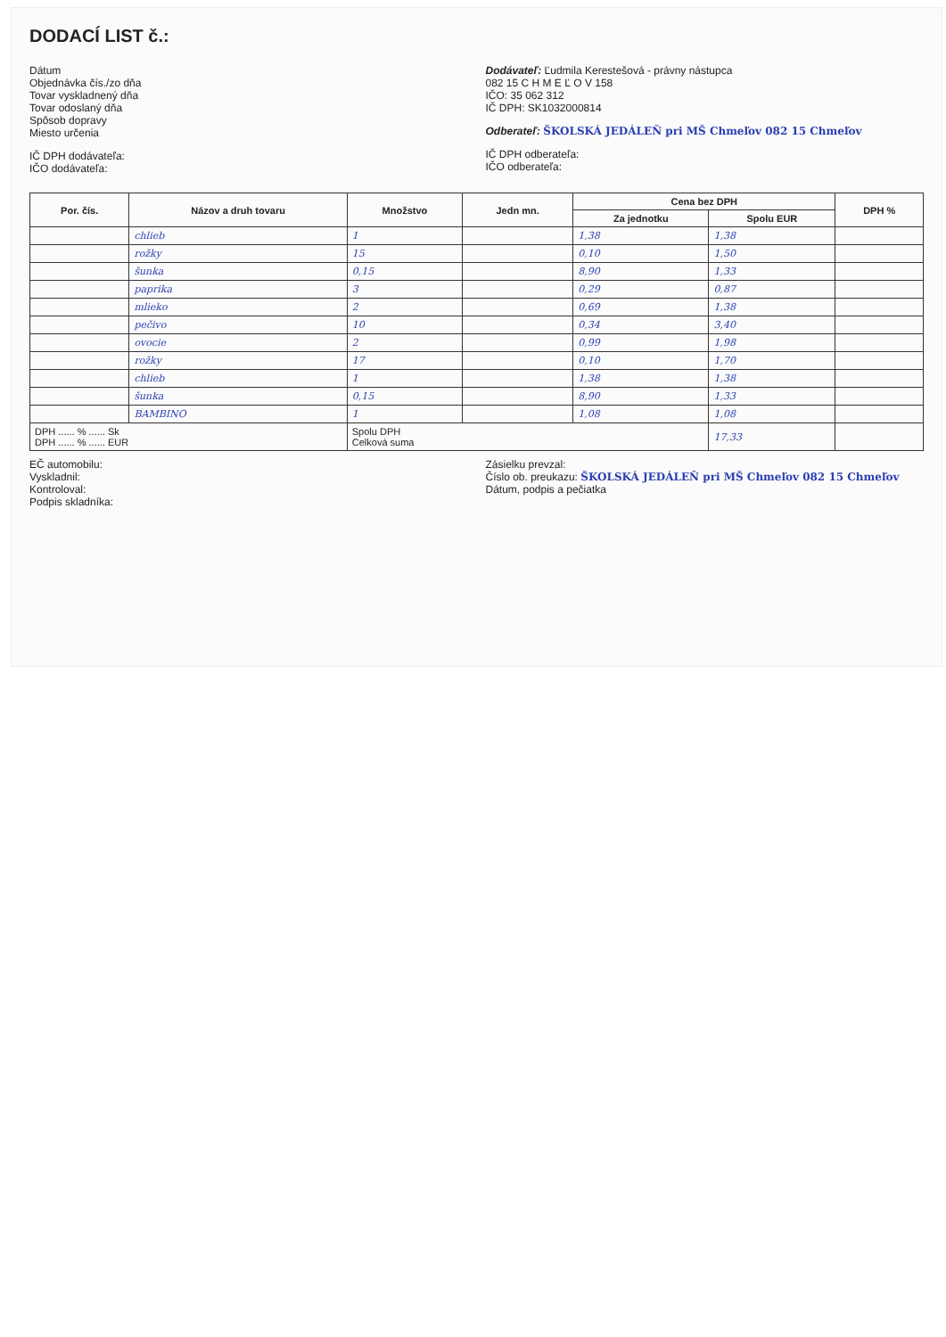DODACÍ LIST č.:
Dátum
Objednávka čís./zo dňa
Tovar vyskladnený dňa
Tovar odoslaný dňa
Spôsob dopravy
Miesto určenia
IČ DPH dodávateľa:
IČO dodávateľa:
Dodávateľ: Ľudmila Kerestešová - právny nástupca
082 15 C H M E Ľ O V 158
IČO: 35 062 312
IČ DPH: SK1032000814
Odberateľ: ŠKOLSKÁ JEDÁLEŇ pri MŠ Chmeľov 082 15 Chmeľov
IČ DPH odberateľa:
IČO odberateľa:
| Por. čís. | Názov a druh tovaru | Množstvo | Jedn mn. | Cena bez DPH | | DPH % |
| --- | --- | --- | --- | --- | --- | --- |
| | | | | Za jednotku | Spolu EUR | |
| | chlieb | 1 | | 1,38 | 1,38 | |
| | rožky | 15 | | 0,10 | 1,50 | |
| | šunka | 0,15 | | 8,90 | 1,33 | |
| | paprika | 3 | | 0,29 | 0,87 | |
| | mlieko | 2 | | 0,69 | 1,38 | |
| | pečivo | 10 | | 0,34 | 3,40 | |
| | ovocie | 2 | | 0,99 | 1,98 | |
| | rožky | 17 | | 0,10 | 1,70 | |
| | chlieb | 1 | | 1,38 | 1,38 | |
| | šunka | 0,15 | | 8,90 | 1,33 | |
| | BAMBINO | 1 | | 1,08 | 1,08 | |
| DPH ...... % ...... Sk DPH ...... % ...... EUR | | Spolu DPH Celková suma | | | 17,33 | |
EČ automobilu:
Vyskladnil:
Kontroloval:
Podpis skladníka:
Zásielku prevzal:
Číslo ob. preukazu: ŠKOLSKÁ JEDÁLEŇ pri MŠ Chmeľov 082 15 Chmeľov
Dátum, podpis a pečiatka